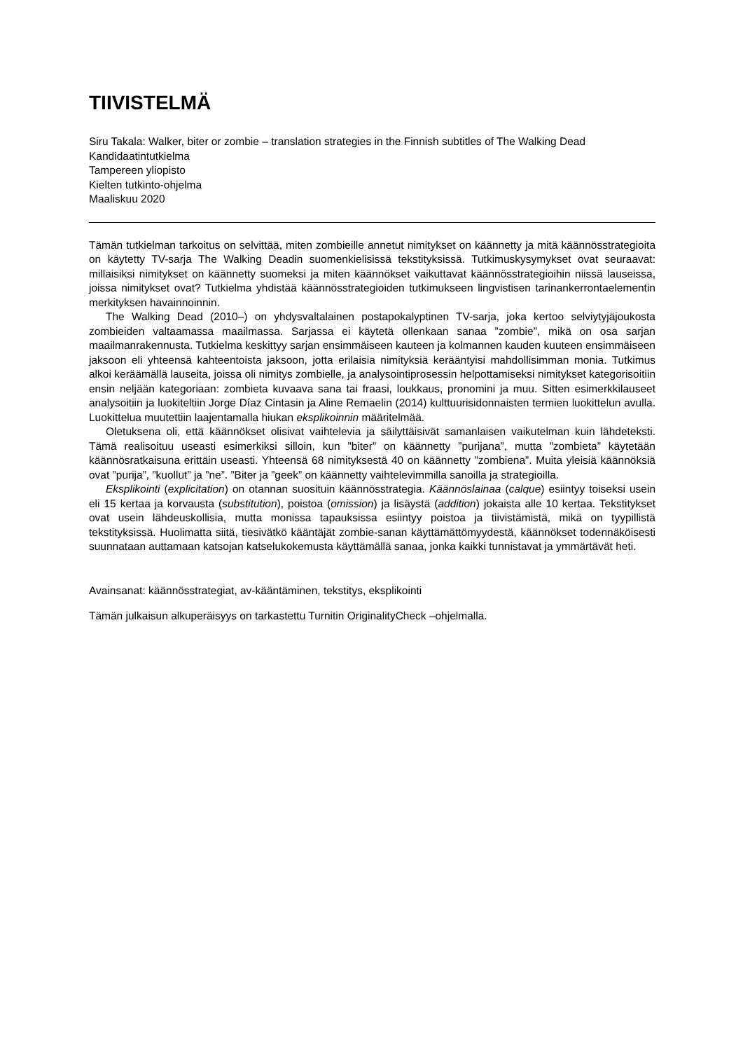TIIVISTELMÄ
Siru Takala: Walker, biter or zombie – translation strategies in the Finnish subtitles of The Walking Dead
Kandidaatintutkielma
Tampereen yliopisto
Kielten tutkinto-ohjelma
Maaliskuu 2020
Tämän tutkielman tarkoitus on selvittää, miten zombieille annetut nimitykset on käännetty ja mitä käännösstrategioita on käytetty TV-sarja The Walking Deadin suomenkielisissä tekstityksissä. Tutkimuskysymykset ovat seuraavat: millaisiksi nimitykset on käännetty suomeksi ja miten käännökset vaikuttavat käännösstrategioihin niissä lauseissa, joissa nimitykset ovat? Tutkielma yhdistää käännösstrategioiden tutkimukseen lingvistisen tarinankerrontaelementin merkityksen havainnoinnin.
The Walking Dead (2010–) on yhdysvaltalainen postapokalyptinen TV-sarja, joka kertoo selviytyjäjoukosta zombieiden valtaamassa maailmassa. Sarjassa ei käytetä ollenkaan sanaa ”zombie”, mikä on osa sarjan maailmanrakennusta. Tutkielma keskittyy sarjan ensimmäiseen kauteen ja kolmannen kauden kuuteen ensimmäiseen jaksoon eli yhteensä kahteentoista jaksoon, jotta erilaisia nimityksiä kerääntyisi mahdollisimman monia. Tutkimus alkoi keräämällä lauseita, joissa oli nimitys zombielle, ja analysointiprosessin helpottamiseksi nimitykset kategorisoitiin ensin neljään kategoriaan: zombieta kuvaava sana tai fraasi, loukkaus, pronomini ja muu. Sitten esimerkkilauseet analysoitiin ja luokiteltiin Jorge Díaz Cintasin ja Aline Remaelin (2014) kulttuurisidonnaisten termien luokittelun avulla. Luokittelua muutettiin laajentamalla hiukan eksplikoinnin määritelmää.
Oletuksena oli, että käännökset olisivat vaihtelevia ja säilyttäisivät samanlaisen vaikutelman kuin lähdeteksti. Tämä realisoituu useasti esimerkiksi silloin, kun ”biter” on käännetty ”purijana”, mutta ”zombieta” käytetään käännösratkaisuna erittäin useasti. Yhteensä 68 nimityksestä 40 on käännetty ”zombiena”. Muita yleisiä käännöksiä ovat ”purija”, ”kuollut” ja ”ne”. ”Biter ja ”geek” on käännetty vaihtelevimmilla sanoilla ja strategioilla.
Eksplikointi (explicitation) on otannan suosituin käännösstrategia. Käännöslainaa (calque) esiintyy toiseksi usein eli 15 kertaa ja korvausta (substitution), poistoa (omission) ja lisäystä (addition) jokaista alle 10 kertaa. Tekstitykset ovat usein lähdeuskollisia, mutta monissa tapauksissa esiintyy poistoa ja tiivistämistä, mikä on tyypillistä tekstityksissä. Huolimatta siitä, tiesivätkö kääntäjät zombie-sanan käyttämättömyydestä, käännökset todennäköisesti suunnataan auttamaan katsojan katselukokemusta käyttämällä sanaa, jonka kaikki tunnistavat ja ymmärtävät heti.
Avainsanat: käännösstrategiat, av-kääntäminen, tekstitys, eksplikointi
Tämän julkaisun alkuperäisyys on tarkastettu Turnitin OriginalityCheck –ohjelmalla.